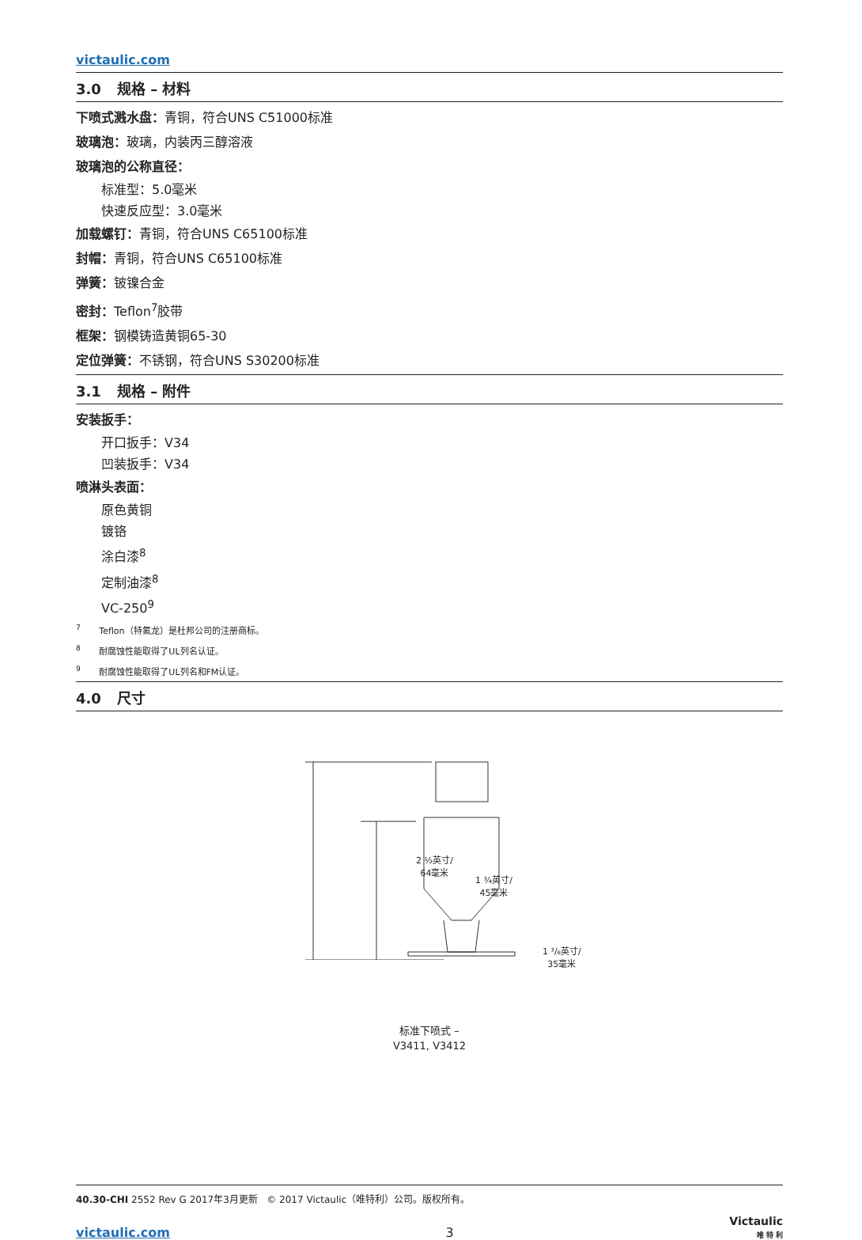victaulic.com
3.0 规格 – 材料
下喷式溅水盘：青铜，符合UNS C51000标准
玻璃泡：玻璃，内装丙三醇溶液
玻璃泡的公称直径：
标准型：5.0毫米
快速反应型：3.0毫米
加载螺钉：青铜，符合UNS C65100标准
封帽：青铜，符合UNS C65100标准
弹簧：铍镍合金
密封：Teflon<sup>7</sup>胶带
框架：钢模铸造黄铜65-30
定位弹簧：不锈钢，符合UNS S30200标准
3.1 规格 – 附件
安装扳手：
开口扳手：V34
凹装扳手：V34
喷淋头表面：
原色黄铜
镀铬
涂白漆<sup>8</sup>
定制油漆<sup>8</sup>
VC-250<sup>9</sup>
<sup>7</sup> Teflon（特氟龙）是杜邦公司的注册商标。
<sup>8</sup> 耐腐蚀性能取得了UL列名认证。
<sup>9</sup> 耐腐蚀性能取得了UL列名和FM认证。
4.0 尺寸
2 ½英寸/
64毫米
1 ¾英寸/
45毫米
1 ³/₈英寸/
35毫米
标准下喷式 –
V3411, V3412
40.30-CHI 2552 Rev G 2017年3月更新 © 2017 Victaulic（唯特利）公司。版权所有。
victaulic.com 3 Victaulic
唯 特 利